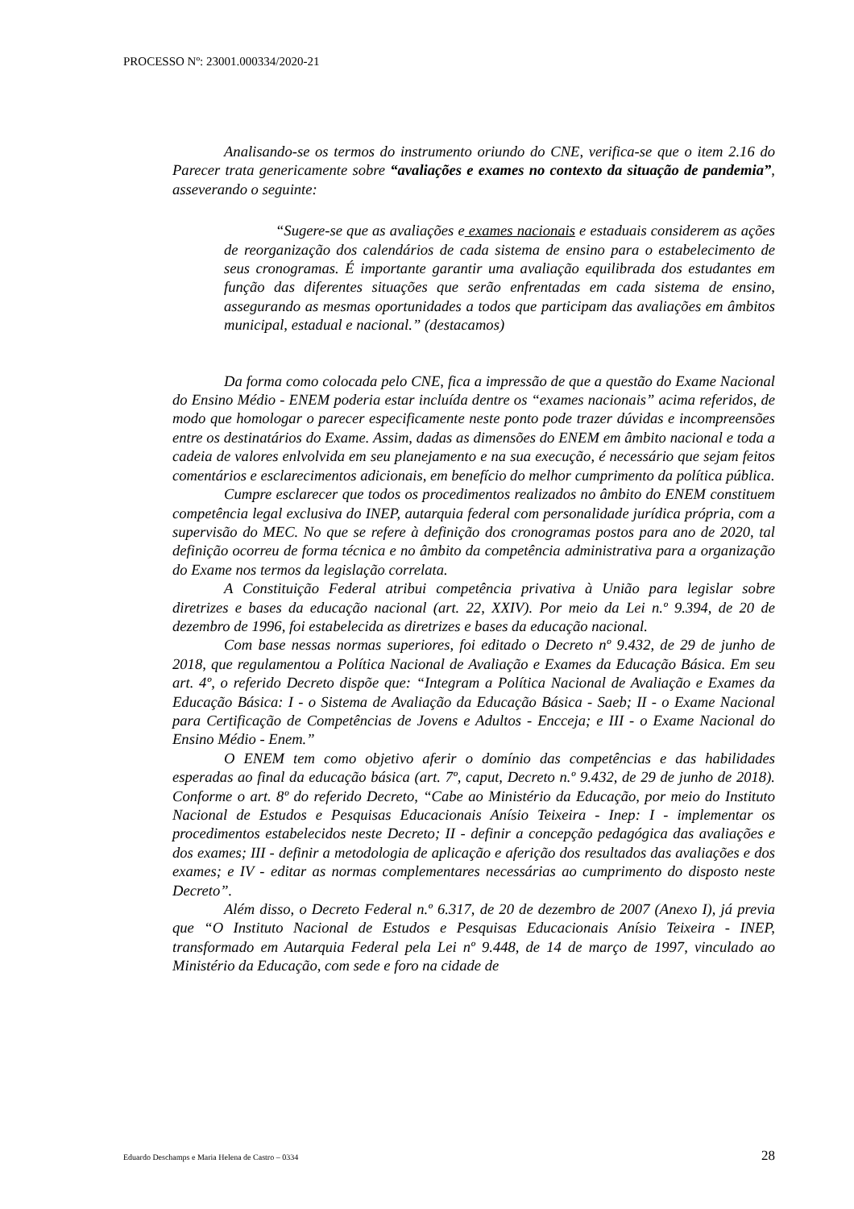PROCESSO Nº: 23001.000334/2020-21
Analisando-se os termos do instrumento oriundo do CNE, verifica-se que o item 2.16 do Parecer trata genericamente sobre “avaliações e exames no contexto da situação de pandemia”, asseverando o seguinte:
“Sugere-se que as avaliações e exames nacionais e estaduais considerem as ações de reorganização dos calendários de cada sistema de ensino para o estabelecimento de seus cronogramas. É importante garantir uma avaliação equilibrada dos estudantes em função das diferentes situações que serão enfrentadas em cada sistema de ensino, assegurando as mesmas oportunidades a todos que participam das avaliações em âmbitos municipal, estadual e nacional.” (destacamos)
Da forma como colocada pelo CNE, fica a impressão de que a questão do Exame Nacional do Ensino Médio - ENEM poderia estar incluída dentre os “exames nacionais” acima referidos, de modo que homologar o parecer especificamente neste ponto pode trazer dúvidas e incompreensões entre os destinatários do Exame. Assim, dadas as dimensões do ENEM em âmbito nacional e toda a cadeia de valores enlvolvida em seu planejamento e na sua execução, é necessário que sejam feitos comentários e esclarecimentos adicionais, em benefício do melhor cumprimento da política pública.
Cumpre esclarecer que todos os procedimentos realizados no âmbito do ENEM constituem competência legal exclusiva do INEP, autarquia federal com personalidade jurídica própria, com a supervisão do MEC. No que se refere à definição dos cronogramas postos para ano de 2020, tal definição ocorreu de forma técnica e no âmbito da competência administrativa para a organização do Exame nos termos da legislação correlata.
A Constituição Federal atribui competência privativa à União para legislar sobre diretrizes e bases da educação nacional (art. 22, XXIV). Por meio da Lei n.º 9.394, de 20 de dezembro de 1996, foi estabelecida as diretrizes e bases da educação nacional.
Com base nessas normas superiores, foi editado o Decreto nº 9.432, de 29 de junho de 2018, que regulamentou a Política Nacional de Avaliação e Exames da Educação Básica. Em seu art. 4º, o referido Decreto dispõe que: “Integram a Política Nacional de Avaliação e Exames da Educação Básica: I - o Sistema de Avaliação da Educação Básica - Saeb; II - o Exame Nacional para Certificação de Competências de Jovens e Adultos - Encceja; e III - o Exame Nacional do Ensino Médio - Enem.”
O ENEM tem como objetivo aferir o domínio das competências e das habilidades esperadas ao final da educação básica (art. 7º, caput, Decreto n.º 9.432, de 29 de junho de 2018). Conforme o art. 8º do referido Decreto, “Cabe ao Ministério da Educação, por meio do Instituto Nacional de Estudos e Pesquisas Educacionais Anísio Teixeira - Inep: I - implementar os procedimentos estabelecidos neste Decreto; II - definir a concepção pedagógica das avaliações e dos exames; III - definir a metodologia de aplicação e aferição dos resultados das avaliações e dos exames; e IV - editar as normas complementares necessárias ao cumprimento do disposto neste Decreto”.
Além disso, o Decreto Federal n.º 6.317, de 20 de dezembro de 2007 (Anexo I), já previa que “O Instituto Nacional de Estudos e Pesquisas Educacionais Anísio Teixeira - INEP, transformado em Autarquia Federal pela Lei nº 9.448, de 14 de março de 1997, vinculado ao Ministério da Educação, com sede e foro na cidade de
Eduardo Deschamps e Maria Helena de Castro – 0334 28